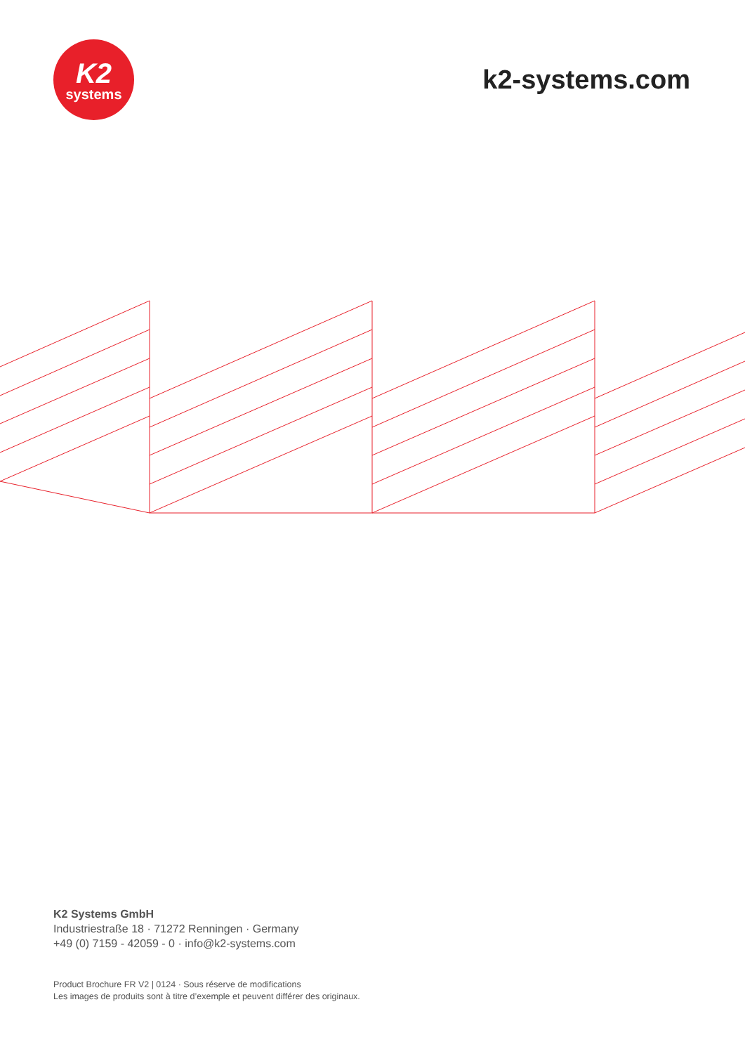K2
systems
k2-systems.com
K2 Systems GmbH
Industriestraße 18 · 71272 Renningen · Germany
+49 (0) 7159 - 42059 - 0 · info@k2-systems.com
Product Brochure FR V2 | 0124 · Sous réserve de modifications
Les images de produits sont à titre d’exemple et peuvent différer des originaux.